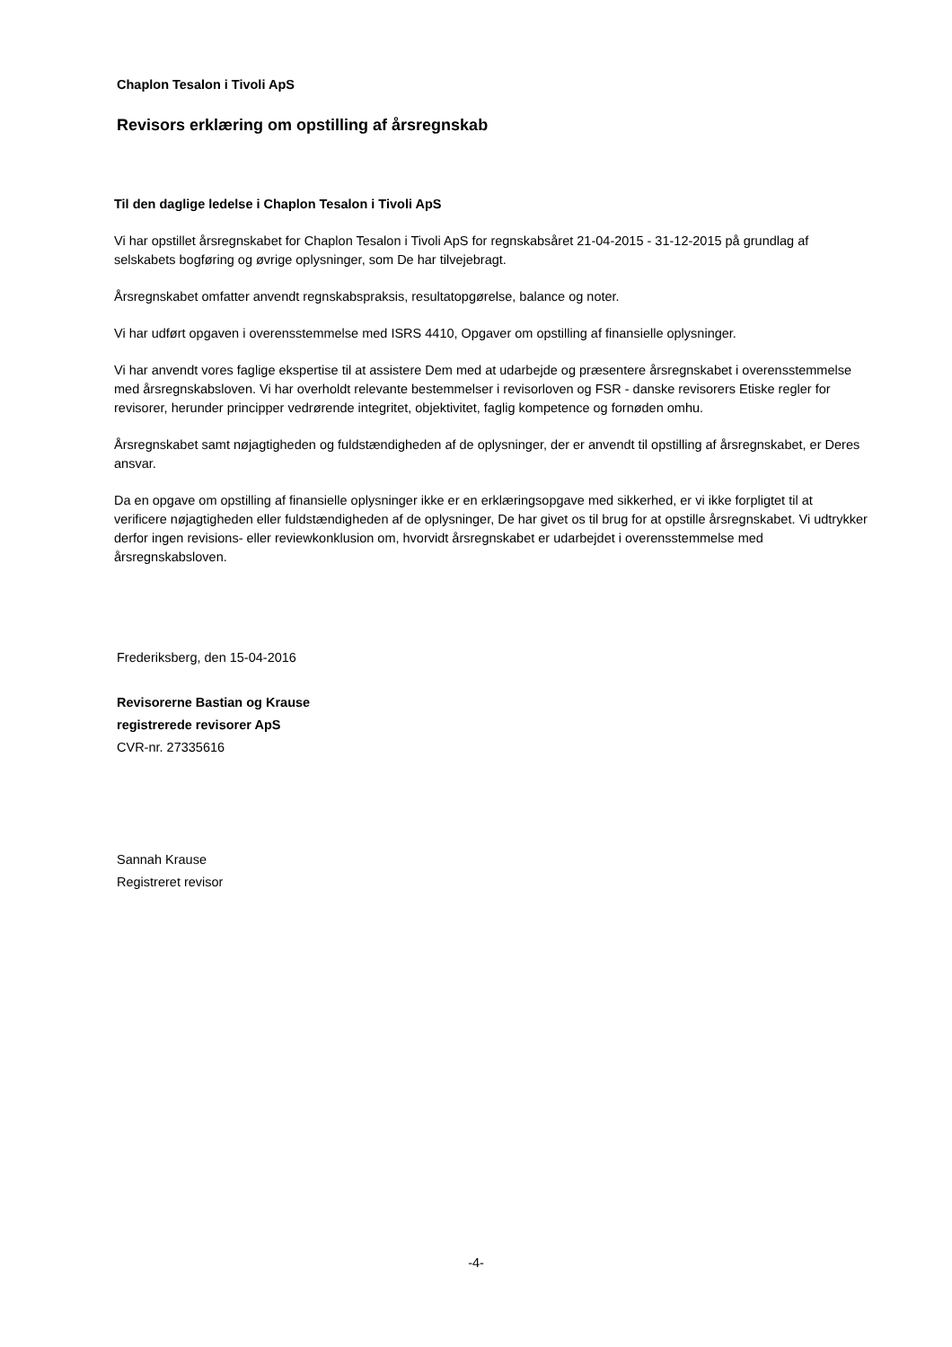Chaplon Tesalon i Tivoli ApS
Revisors erklæring om opstilling af årsregnskab
Til den daglige ledelse i Chaplon Tesalon i Tivoli ApS
Vi har opstillet årsregnskabet for Chaplon Tesalon i Tivoli ApS for regnskabsåret 21-04-2015 - 31-12-2015 på grundlag af selskabets bogføring og øvrige oplysninger, som De har tilvejebragt.
Årsregnskabet omfatter anvendt regnskabspraksis, resultatopgørelse, balance og noter.
Vi har udført opgaven i overensstemmelse med ISRS 4410, Opgaver om opstilling af finansielle oplysninger.
Vi har anvendt vores faglige ekspertise til at assistere Dem med at udarbejde og præsentere årsregnskabet i overensstemmelse med årsregnskabsloven. Vi har overholdt relevante bestemmelser i revisorloven og FSR - danske revisorers Etiske regler for revisorer, herunder principper vedrørende integritet, objektivitet, faglig kompetence og fornøden omhu.
Årsregnskabet samt nøjagtigheden og fuldstændigheden af de oplysninger, der er anvendt til opstilling af årsregnskabet, er Deres ansvar.
Da en opgave om opstilling af finansielle oplysninger ikke er en erklæringsopgave med sikkerhed, er vi ikke forpligtet til at verificere nøjagtigheden eller fuldstændigheden af de oplysninger, De har givet os til brug for at opstille årsregnskabet. Vi udtrykker derfor ingen revisions- eller reviewkonklusion om, hvorvidt årsregnskabet er udarbejdet i overensstemmelse med årsregnskabsloven.
Frederiksberg, den 15-04-2016
Revisorerne Bastian og Krause
registrerede revisorer ApS
CVR-nr. 27335616
Sannah Krause
Registreret revisor
-4-